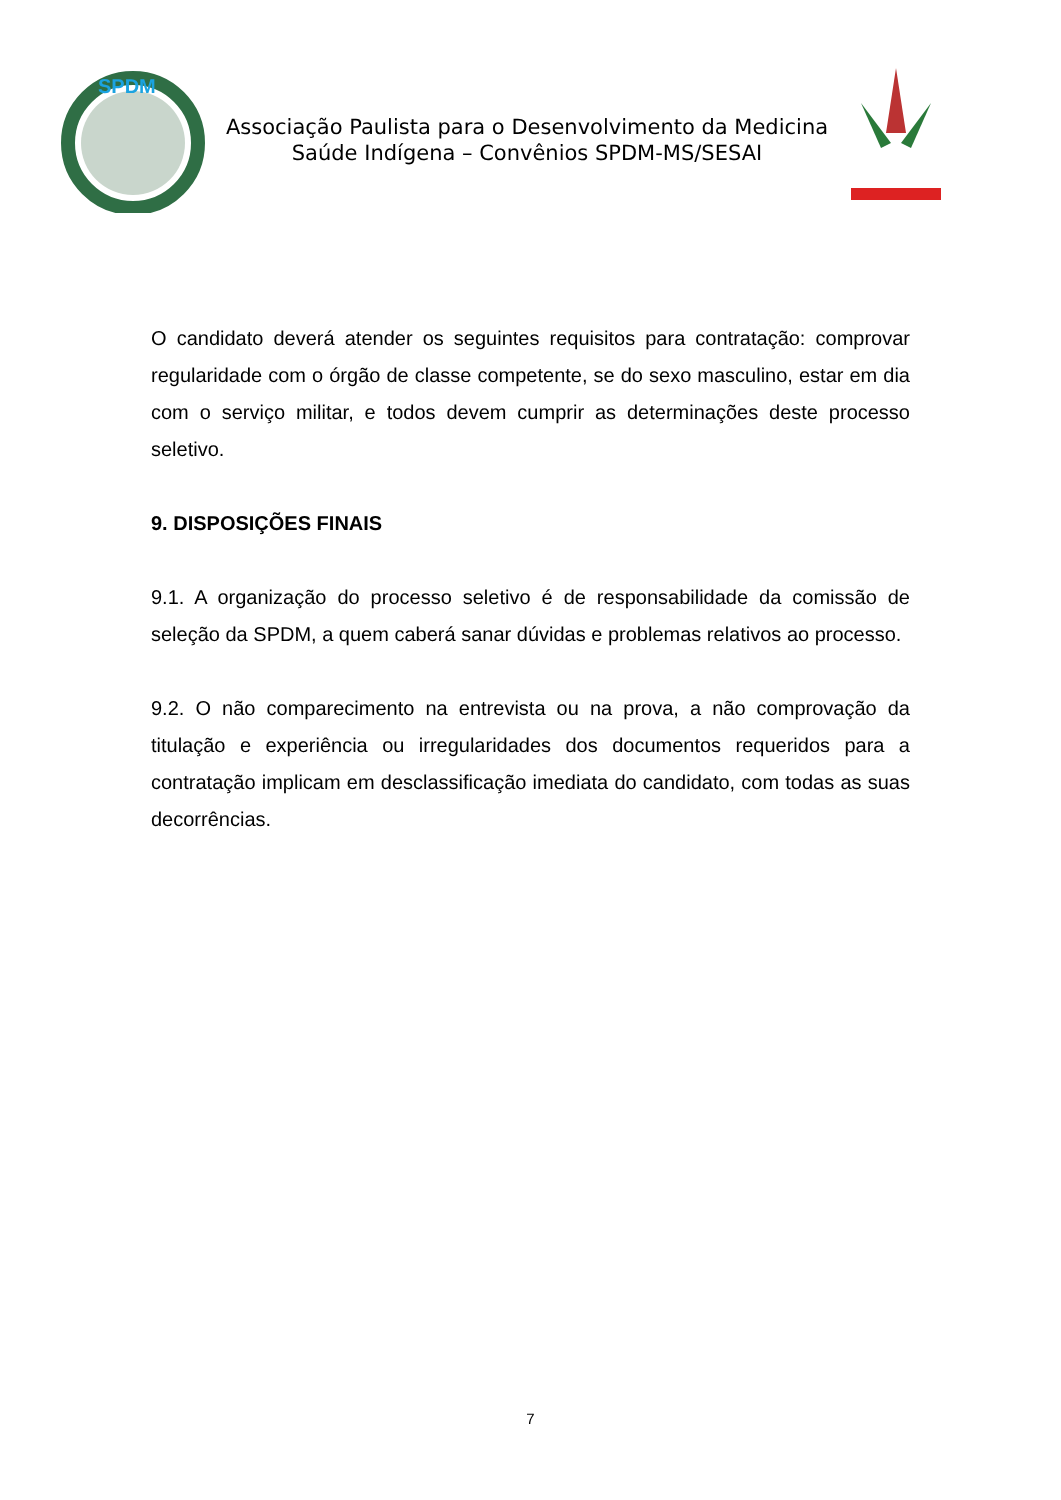SPDM
Associação Paulista para o Desenvolvimento da Medicina
Saúde Indígena – Convênios SPDM-MS/SESAI
O candidato deverá atender os seguintes requisitos para contratação: comprovar regularidade com o órgão de classe competente, se do sexo masculino, estar em dia com o serviço militar, e todos devem cumprir as determinações deste processo seletivo.
9. DISPOSIÇÕES FINAIS
9.1. A organização do processo seletivo é de responsabilidade da comissão de seleção da SPDM, a quem caberá sanar dúvidas e problemas relativos ao processo.
9.2. O não comparecimento na entrevista ou na prova, a não comprovação da titulação e experiência ou irregularidades dos documentos requeridos para a contratação implicam em desclassificação imediata do candidato, com todas as suas decorrências.
7